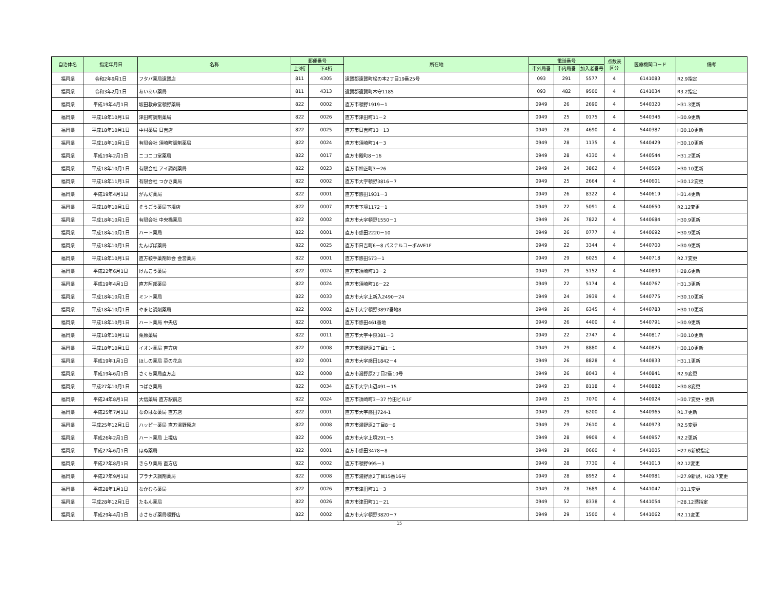| 自治体名 | 指定年月日 | 名称 | 郵便番号 | | 所在地 | 電話番号 | | | 点数表 区分 | 医療機関コード | 備考 |
| --- | --- | --- | --- | --- | --- | --- | --- | --- | --- | --- | --- |
| | | | 上3桁 | 下4桁 | | 市外局番 | 市内局番 | 加入者番号 | | | |
| 福岡県 | 令和2年9月1日 | フタバ薬局遠賀店 | 811 | 4305 | 遠賀郡遠賀町松の本2丁目19番25号 | 093 | 291 | 5577 | 4 | 6141083 | R2.9指定 |
| 福岡県 | 令和3年2月1日 | あいあい薬局 | 811 | 4313 | 遠賀郡遠賀町木守1185 | 093 | 482 | 9500 | 4 | 6141034 | R3.2指定 |
| 福岡県 | 平成19年4月1日 | 坂田救命堂頓野薬局 | 822 | 0002 | 直方市頓野1919－1 | 0949 | 26 | 2690 | 4 | 5440320 | H31.3更新 |
| 福岡県 | 平成18年10月1日 | 津田町調剤薬局 | 822 | 0026 | 直方市津田町11－2 | 0949 | 25 | 0175 | 4 | 5440346 | H30.9更新 |
| 福岡県 | 平成18年10月1日 | 中村薬局 日吉店 | 822 | 0025 | 直方市日吉町13－13 | 0949 | 28 | 4690 | 4 | 5440387 | H30.10更新 |
| 福岡県 | 平成18年10月1日 | 有限会社 須崎町調剤薬局 | 822 | 0024 | 直方市須崎町14－3 | 0949 | 28 | 1135 | 4 | 5440429 | H30.10更新 |
| 福岡県 | 平成19年2月1日 | ニコニコ堂薬局 | 822 | 0017 | 直方市殿町8－16 | 0949 | 28 | 4330 | 4 | 5440544 | H31.2更新 |
| 福岡県 | 平成18年10月1日 | 有限会社 アイ調剤薬局 | 822 | 0023 | 直方市神正町3－26 | 0949 | 24 | 3862 | 4 | 5440569 | H30.10更新 |
| 福岡県 | 平成18年11月1日 | 有限会社 つかさ薬局 | 822 | 0002 | 直方市大字頓野3816－7 | 0949 | 25 | 2664 | 4 | 5440601 | H30.12変更 |
| 福岡県 | 平成19年4月1日 | がんだ薬局 | 822 | 0001 | 直方市感田1931－3 | 0949 | 26 | 8322 | 4 | 5440619 | H31.4更新 |
| 福岡県 | 平成18年10月1日 | そうごう薬局下境店 | 822 | 0007 | 直方市下境1172－1 | 0949 | 22 | 5091 | 4 | 5440650 | R2.12変更 |
| 福岡県 | 平成18年10月1日 | 有限会社 中央橋薬局 | 822 | 0002 | 直方市大字頓野1550－1 | 0949 | 26 | 7822 | 4 | 5440684 | H30.9更新 |
| 福岡県 | 平成18年10月1日 | ハート薬局 | 822 | 0001 | 直方市感田2220－10 | 0949 | 26 | 0777 | 4 | 5440692 | H30.9更新 |
| 福岡県 | 平成18年10月1日 | たんぽぽ薬局 | 822 | 0025 | 直方市日吉町6－8 パステルコーポAVE1F | 0949 | 22 | 3344 | 4 | 5440700 | H30.9更新 |
| 福岡県 | 平成18年10月1日 | 直方鞍手薬剤師会 会営薬局 | 822 | 0001 | 直方市感田573－1 | 0949 | 29 | 6025 | 4 | 5440718 | R2.7変更 |
| 福岡県 | 平成22年6月1日 | けんこう薬局 | 822 | 0024 | 直方市須崎町13－2 | 0949 | 29 | 5152 | 4 | 5440890 | H28.6更新 |
| 福岡県 | 平成19年4月1日 | 直方阿部薬局 | 822 | 0024 | 直方市須崎町16－22 | 0949 | 22 | 5174 | 4 | 5440767 | H31.3更新 |
| 福岡県 | 平成18年10月1日 | ミント薬局 | 822 | 0033 | 直方市大字上新入2490－24 | 0949 | 24 | 3939 | 4 | 5440775 | H30.10更新 |
| 福岡県 | 平成18年10月1日 | やまと調剤薬局 | 822 | 0002 | 直方市大字頓野3897番地8 | 0949 | 26 | 6345 | 4 | 5440783 | H30.10更新 |
| 福岡県 | 平成18年10月1日 | ハート薬局 中央店 | 822 | 0001 | 直方市感田461番地 | 0949 | 26 | 4400 | 4 | 5440791 | H30.9更新 |
| 福岡県 | 平成18年10月1日 | 栗原薬局 | 822 | 0011 | 直方市大字中泉381－3 | 0949 | 22 | 2747 | 4 | 5440817 | H30.10更新 |
| 福岡県 | 平成18年10月1日 | イオン薬局 直方店 | 822 | 0008 | 直方市湯野原2丁目1－1 | 0949 | 29 | 8880 | 4 | 5440825 | H30.10更新 |
| 福岡県 | 平成19年1月1日 | ほしの薬局 菜の花店 | 822 | 0001 | 直方市大字感田1842－4 | 0949 | 26 | 8828 | 4 | 5440833 | H31,1更新 |
| 福岡県 | 平成19年6月1日 | さくら薬局直方店 | 822 | 0008 | 直方市湯野原2丁目2番10号 | 0949 | 26 | 8043 | 4 | 5440841 | R2.9変更 |
| 福岡県 | 平成27年10月1日 | つばさ薬局 | 822 | 0034 | 直方市大字山辺491－15 | 0949 | 23 | 8118 | 4 | 5440882 | H30.8変更 |
| 福岡県 | 平成24年8月1日 | 大信薬局 直方駅前店 | 822 | 0024 | 直方市須崎町3－37 竹田ビル1F | 0949 | 25 | 7070 | 4 | 5440924 | H30.7変更・更新 |
| 福岡県 | 平成25年7月1日 | なのはな薬局 直方店 | 822 | 0001 | 直方市大字感田724-1 | 0949 | 29 | 6200 | 4 | 5440965 | R1.7更新 |
| 福岡県 | 平成25年12月1日 | ハッピー薬局 直方湯野原店 | 822 | 0008 | 直方市湯野原2丁目8－6 | 0949 | 29 | 2610 | 4 | 5440973 | R2.5変更 |
| 福岡県 | 平成26年2月1日 | ハート薬局 上境店 | 822 | 0006 | 直方市大字上境291－5 | 0949 | 28 | 9909 | 4 | 5440957 | R2.2更新 |
| 福岡県 | 平成27年6月1日 | ほぬ薬局 | 822 | 0001 | 直方市感田3478－8 | 0949 | 29 | 0660 | 4 | 5441005 | H27.6新規指定 |
| 福岡県 | 平成27年8月1日 | きらり薬局 直方店 | 822 | 0002 | 直方市頓野995－3 | 0949 | 28 | 7730 | 4 | 5441013 | R2.12変更 |
| 福岡県 | 平成27年9月1日 | プラナス調剤薬局 | 822 | 0008 | 直方市湯野原2丁目15番16号 | 0949 | 28 | 8952 | 4 | 5440981 | H27.9新規、H28.7変更 |
| 福岡県 | 平成28年1月1日 | なかむら薬局 | 822 | 0026 | 直方市津田町11－3 | 0949 | 28 | 7689 | 4 | 5441047 | H31.1変更 |
| 福岡県 | 平成28年12月1日 | たもん薬局 | 822 | 0026 | 直方市津田町11－21 | 0949 | 52 | 8338 | 4 | 5441054 | H28.12遡指定 |
| 福岡県 | 平成29年4月1日 | きさらぎ薬局頓野店 | 822 | 0002 | 直方市大字頓野3820－7 | 0949 | 29 | 1500 | 4 | 5441062 | R2.11変更 |
15